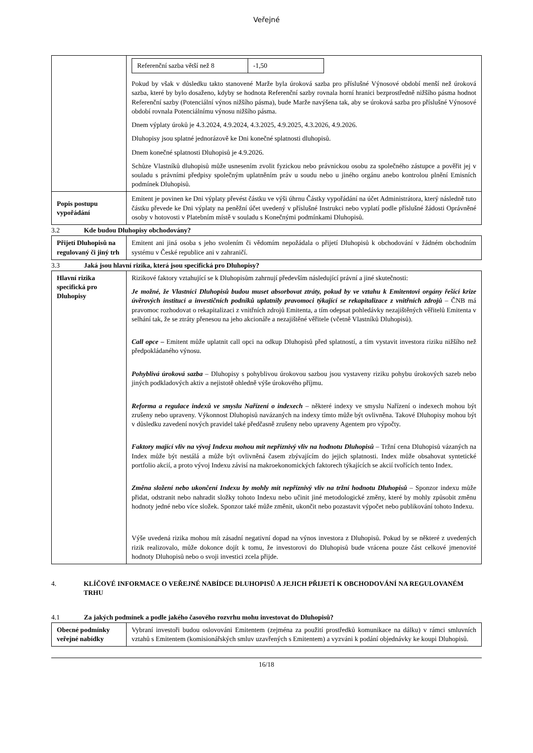Veřejné
| | / Referenční sazba větší než 8 / -1,50 / Pokud by však v důsledku takto stanovené Marže byla úroková sazba pro příslušné Výnosové období menší než úroková sazba, které by bylo dosaženo, kdyby se hodnota Referenční sazby rovnala horní hranici bezprostředně nižšího pásma hodnot Referenční sazby (Potenciální výnos nižšího pásma), bude Marže navýšena tak, aby se úroková sazba pro příslušné Výnosové období rovnala Potenciálnímu výnosu nižšího pásma. Dnem výplaty úroků je 4.3.2024, 4.9.2024, 4.3.2025, 4.9.2025, 4.3.2026, 4.9.2026. Dluhopisy jsou splatné jednorázově ke Dni konečné splatnosti dluhopisů. Dnem konečné splatnosti Dluhopisů je 4.9.2026. Schůze Vlastníků dluhopisů může usnesením zvolit fyzickou nebo právnickou osobu za společného zástupce a pověřit jej v souladu s právními předpisy společným uplatněním práv u soudu nebo u jiného orgánu anebo kontrolou plnění Emisních podmínek Dluhopisů. |
| Popis postupu vypořádání | Emitent je povinen ke Dni výplaty převést částku ve výši úhrnu Částky vypořádání na účet Administrátora, který následně tuto částku převede ke Dni výplaty na peněžní účet uvedený v příslušné Instrukci nebo vyplatí podle příslušné žádosti Oprávněné osoby v hotovosti v Platebním místě v souladu s Konečnými podmínkami Dluhopisů. |
3.2 Kde budou Dluhopisy obchodovány?
| Přijetí Dluhopisů na regulovaný či jiný trh | Emitent ani jiná osoba s jeho svolením či vědomím nepožádala o přijetí Dluhopisů k obchodování v žádném obchodním systému v České republice ani v zahraničí. |
3.3 Jaká jsou hlavní rizika, která jsou specifická pro Dluhopisy?
| Hlavní rizika specifická pro Dluhopisy | Rizikové faktory vztahující se k Dluhopisům zahrnují především následující právní a jiné skutečnosti: Je možné, že Vlastníci Dluhopisů budou muset absorbovat ztráty, pokud by ve vztahu k Emitentovi orgány řešící krize úvěrových institucí a investičních podniků uplatnily pravomoci týkající se rekapitalizace z vnitřních zdrojů – ČNB má pravomoc rozhodovat o rekapitalizaci z vnitřních zdrojů Emitenta, a tím odepsat pohledávky nezajištěných věřitelů Emitenta v selhání tak, že se ztráty přenesou na jeho akcionáře a nezajištěné věřitele (včetně Vlastníků Dluhopisů). Call opce – Emitent může uplatnit call opci na odkup Dluhopisů před splatností, a tím vystavit investora riziku nižšího než předpokládaného výnosu. Pohyblivá úroková sazba – Dluhopisy s pohyblivou úrokovou sazbou jsou vystaveny riziku pohybu úrokových sazeb nebo jiných podkladových aktiv a nejistotě ohledně výše úrokového příjmu. Reforma a regulace indexů ve smyslu Nařízení o indexech – některé indexy ve smyslu Nařízení o indexech mohou být zrušeny nebo upraveny. Výkonnost Dluhopisů navázaných na indexy tímto může být ovlivněna. Takové Dluhopisy mohou být v důsledku zavedení nových pravidel také předčasně zrušeny nebo upraveny Agentem pro výpočty. Faktory mající vliv na vývoj Indexu mohou mít nepříznivý vliv na hodnotu Dluhopisů – Tržní cena Dluhopisů vázaných na Index může být nestálá a může být ovlivněná časem zbývajícím do jejich splatnosti. Index může obsahovat syntetické portfolio akcií, a proto vývoj Indexu závisí na makroekonomických faktorech týkajících se akcií tvořících tento Index. Změna složení nebo ukončení Indexu by mohly mít nepříznivý vliv na tržní hodnotu Dluhopisů – Sponzor indexu může přidat, odstranit nebo nahradit složky tohoto Indexu nebo učinit jiné metodologické změny, které by mohly způsobit změnu hodnoty jedné nebo více složek. Sponzor také může změnit, ukončit nebo pozastavit výpočet nebo publikování tohoto Indexu. Výše uvedená rizika mohou mít zásadní negativní dopad na výnos investora z Dluhopisů. Pokud by se některé z uvedených rizik realizovalo, může dokonce dojít k tomu, že investorovi do Dluhopisů bude vrácena pouze část celkové jmenovité hodnoty Dluhopisů nebo o svoji investici zcela přijde. |
4. KLÍČOVÉ INFORMACE O VEŘEJNÉ NABÍDCE DLUHOPISŮ A JEJICH PŘIJETÍ K OBCHODOVÁNÍ NA REGULOVANÉM TRHU
4.1 Za jakých podmínek a podle jakého časového rozvrhu mohu investovat do Dluhopisů?
| Obecné podmínky veřejné nabídky | Vybraní investoři budou oslovováni Emitentem (zejména za použití prostředků komunikace na dálku) v rámci smluvních vztahů s Emitentem (komisionářských smluv uzavřených s Emitentem) a vyzváni k podání objednávky ke koupi Dluhopisů. |
16/18